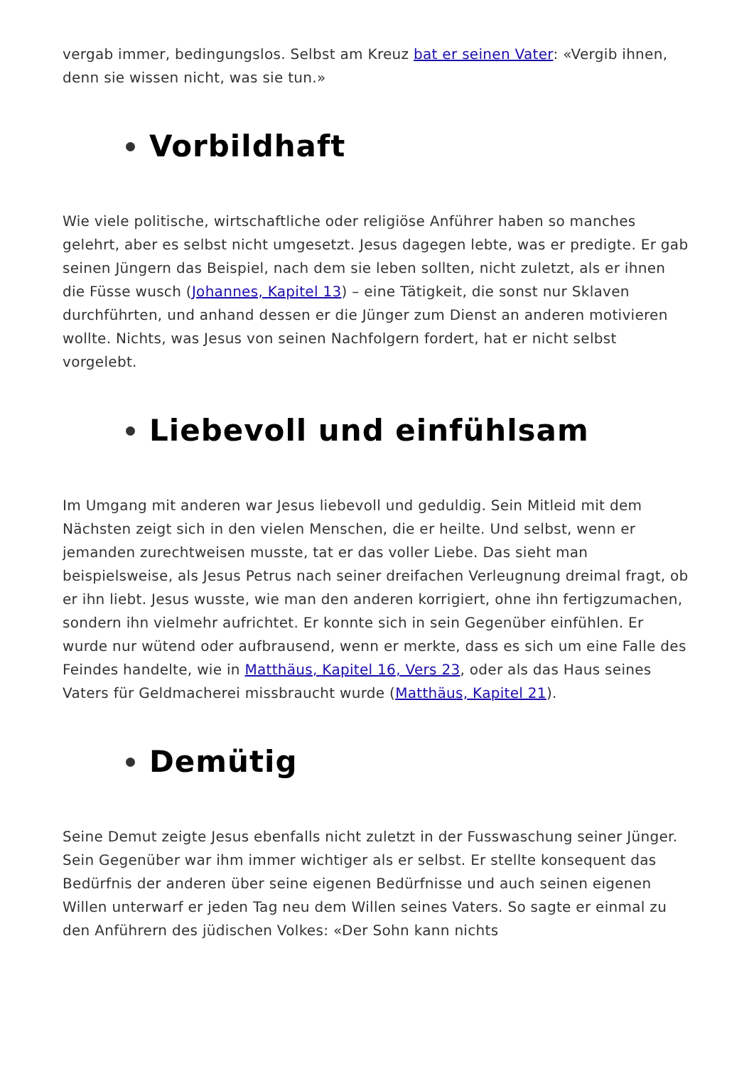vergab immer, bedingungslos. Selbst am Kreuz bat er seinen Vater: «Vergib ihnen, denn sie wissen nicht, was sie tun.»
Vorbildhaft
Wie viele politische, wirtschaftliche oder religiöse Anführer haben so manches gelehrt, aber es selbst nicht umgesetzt. Jesus dagegen lebte, was er predigte. Er gab seinen Jüngern das Beispiel, nach dem sie leben sollten, nicht zuletzt, als er ihnen die Füsse wusch (Johannes, Kapitel 13) – eine Tätigkeit, die sonst nur Sklaven durchführten, und anhand dessen er die Jünger zum Dienst an anderen motivieren wollte. Nichts, was Jesus von seinen Nachfolgern fordert, hat er nicht selbst vorgelebt.
Liebevoll und einfühlsam
Im Umgang mit anderen war Jesus liebevoll und geduldig. Sein Mitleid mit dem Nächsten zeigt sich in den vielen Menschen, die er heilte. Und selbst, wenn er jemanden zurechtweisen musste, tat er das voller Liebe. Das sieht man beispielsweise, als Jesus Petrus nach seiner dreifachen Verleugnung dreimal fragt, ob er ihn liebt. Jesus wusste, wie man den anderen korrigiert, ohne ihn fertigzumachen, sondern ihn vielmehr aufrichtet. Er konnte sich in sein Gegenüber einfühlen. Er wurde nur wütend oder aufbrausend, wenn er merkte, dass es sich um eine Falle des Feindes handelte, wie in Matthäus, Kapitel 16, Vers 23, oder als das Haus seines Vaters für Geldmacherei missbraucht wurde (Matthäus, Kapitel 21).
Demütig
Seine Demut zeigte Jesus ebenfalls nicht zuletzt in der Fusswaschung seiner Jünger. Sein Gegenüber war ihm immer wichtiger als er selbst. Er stellte konsequent das Bedürfnis der anderen über seine eigenen Bedürfnisse und auch seinen eigenen Willen unterwarf er jeden Tag neu dem Willen seines Vaters. So sagte er einmal zu den Anführern des jüdischen Volkes: «Der Sohn kann nichts